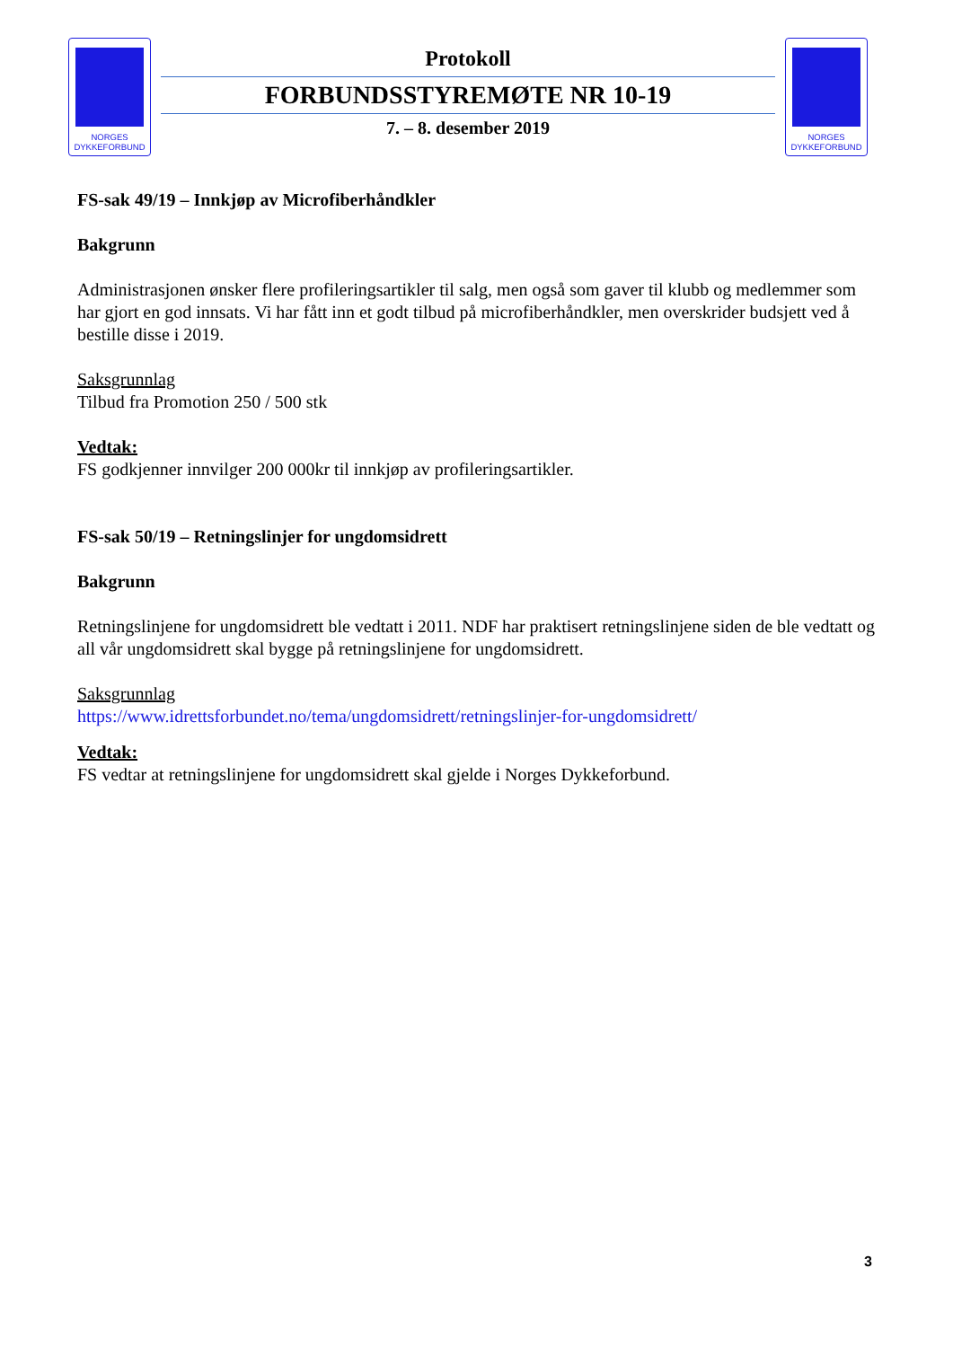NORGES
DYKKEFORBUND
Protokoll
FORBUNDSSTYREMØTE NR 10-19
7. – 8. desember 2019
NORGES
DYKKEFORBUND
FS-sak 49/19 – Innkjøp av Microfiberhåndkler
Bakgrunn
Administrasjonen ønsker flere profileringsartikler til salg, men også som gaver til klubb og medlemmer som har gjort en god innsats. Vi har fått inn et godt tilbud på microfiberhåndkler, men overskrider budsjett ved å bestille disse i 2019.
Saksgrunnlag
Tilbud fra Promotion 250 / 500 stk
Vedtak:
FS godkjenner innvilger 200 000kr til innkjøp av profileringsartikler.
FS-sak 50/19 – Retningslinjer for ungdomsidrett
Bakgrunn
Retningslinjene for ungdomsidrett ble vedtatt i 2011. NDF har praktisert retningslinjene siden de ble vedtatt og all vår ungdomsidrett skal bygge på retningslinjene for ungdomsidrett.
Saksgrunnlag
https://www.idrettsforbundet.no/tema/ungdomsidrett/retningslinjer-for-ungdomsidrett/
Vedtak:
FS vedtar at retningslinjene for ungdomsidrett skal gjelde i Norges Dykkeforbund.
3